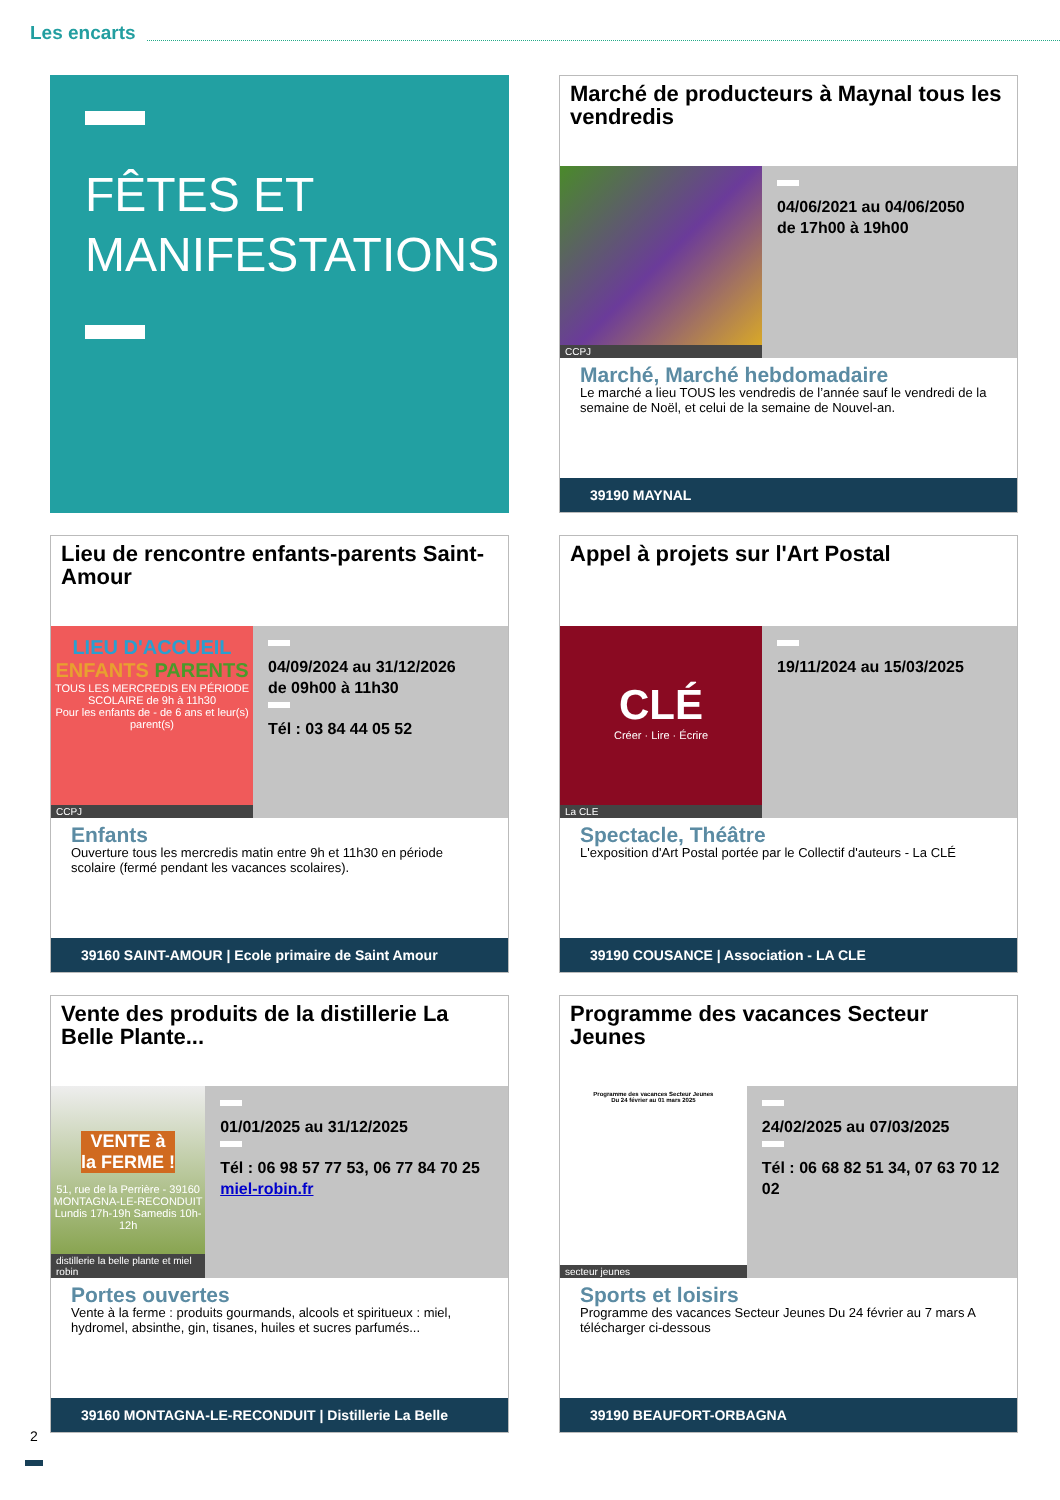Les encarts
FÊTES ET MANIFESTATIONS
Marché de producteurs à Maynal tous les vendredis
CCPJ
04/06/2021 au 04/06/2050
de 17h00 à 19h00
Marché, Marché hebdomadaire
Le marché a lieu TOUS les vendredis de l’année sauf le vendredi de la semaine de Noël, et celui de la semaine de Nouvel-an.
39190 MAYNAL
Lieu de rencontre enfants-parents Saint-Amour
LIEU D'ACCUEIL ENFANTS PARENTS
TOUS LES MERCREDIS EN PÉRIODE SCOLAIRE de 9h à 11h30
Pour les enfants de - de 6 ans et leur(s) parent(s)
CCPJ
04/09/2024 au 31/12/2026
de 09h00 à 11h30
Tél : 03 84 44 05 52
Enfants
Ouverture tous les mercredis matin entre 9h et 11h30 en période scolaire (fermé pendant les vacances scolaires).
39160 SAINT-AMOUR | Ecole primaire de Saint Amour
Appel à projets sur l'Art Postal
CLÉ
Créer · Lire · Écrire
La CLE
19/11/2024 au 15/03/2025
Spectacle, Théâtre
L'exposition d'Art Postal portée par le Collectif d'auteurs - La CLÉ
39190 COUSANCE | Association - LA CLE
Vente des produits de la distillerie La Belle Plante...
VENTE à la FERME !
51, rue de la Perrière - 39160 MONTAGNA-LE-RECONDUIT
Lundis 17h-19h Samedis 10h-12h
distillerie la belle plante et miel robin
01/01/2025 au 31/12/2025
Tél : 06 98 57 77 53, 06 77 84 70 25 miel-robin.fr
Portes ouvertes
Vente à la ferme : produits gourmands, alcools et spiritueux : miel, hydromel, absinthe, gin, tisanes, huiles et sucres parfumés...
39160 MONTAGNA-LE-RECONDUIT | Distillerie La Belle
Programme des vacances Secteur Jeunes
Programme des vacances Secteur Jeunes
Du 24 février au 01 mars 2025
secteur jeunes
24/02/2025 au 07/03/2025
Tél : 06 68 82 51 34, 07 63 70 12 02
Sports et loisirs
Programme des vacances Secteur Jeunes Du 24 février au 7 mars A télécharger ci-dessous
39190 BEAUFORT-ORBAGNA
2